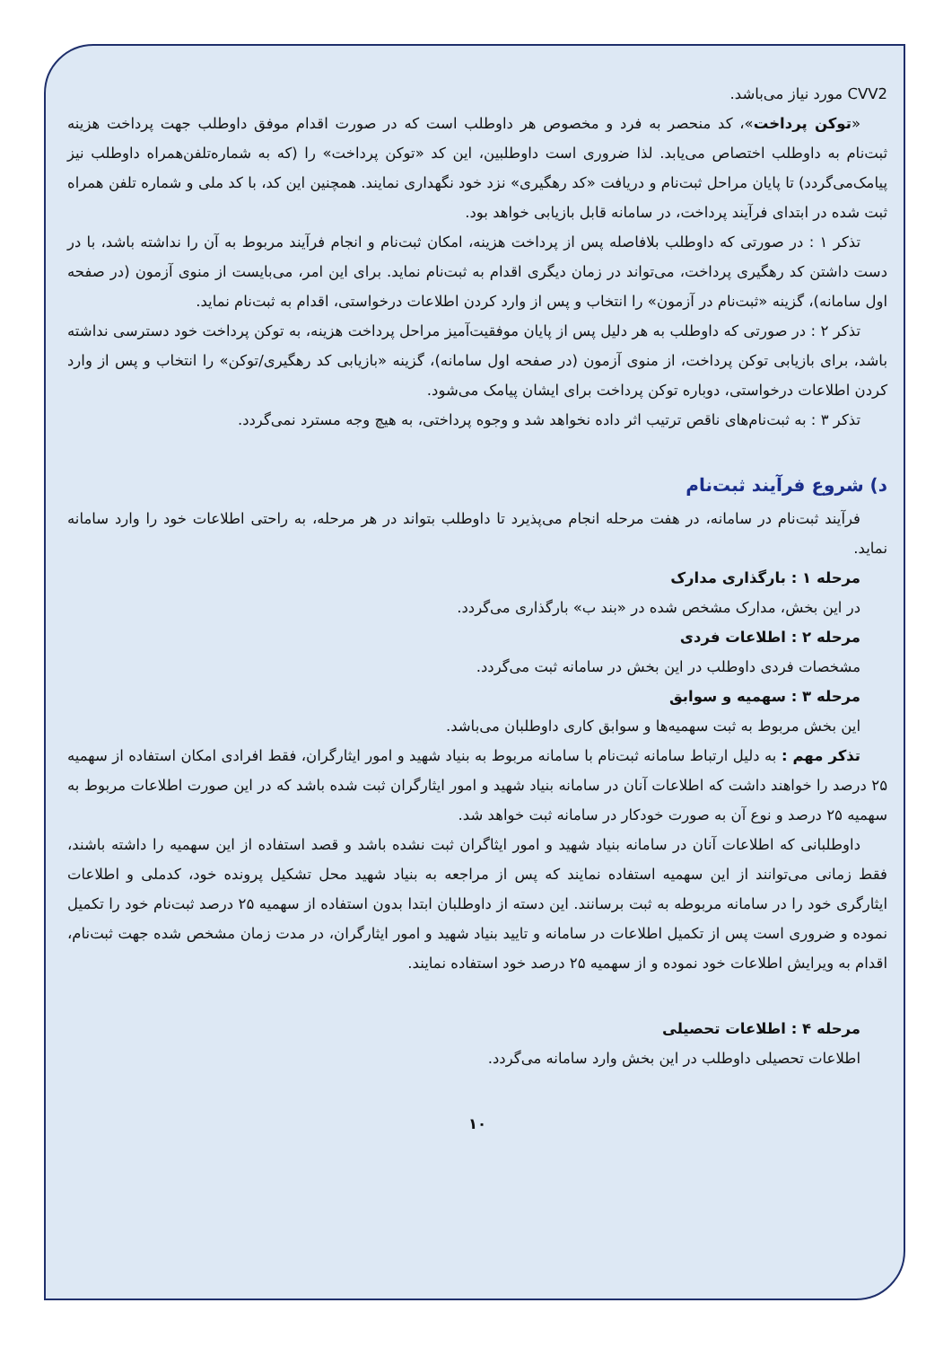CVV2 مورد نیاز می‌باشد.
«توکن پرداخت»، کد منحصر به فرد و مخصوص هر داوطلب است که در صورت اقدام موفق داوطلب جهت پرداخت هزینه ثبت‌نام به داوطلب اختصاص می‌یابد. لذا ضروری است داوطلبین، این کد «توکن پرداخت» را (که به شماره‌تلفن‌همراه داوطلب نیز پیامک‌می‌گردد) تا پایان مراحل ثبت‌نام و دریافت «کد رهگیری» نزد خود نگهداری نمایند. همچنین این کد، با کد ملی و شماره تلفن همراه ثبت شده در ابتدای فرآیند پرداخت، در سامانه قابل بازیابی خواهد بود.
تذکر ۱ : در صورتی که داوطلب بلافاصله پس از پرداخت هزینه، امکان ثبت‌نام و انجام فرآیند مربوط به آن را نداشته باشد، با در دست داشتن کد رهگیری پرداخت، می‌تواند در زمان دیگری اقدام به ثبت‌نام نماید. برای این امر، می‌بایست از منوی آزمون (در صفحه اول سامانه)، گزینه «ثبت‌نام در آزمون» را انتخاب و پس از وارد کردن اطلاعات درخواستی، اقدام به ثبت‌نام نماید.
تذکر ۲ : در صورتی که داوطلب به هر دلیل پس از پایان موفقیت‌آمیز مراحل پرداخت هزینه، به توکن پرداخت خود دسترسی نداشته باشد، برای بازیابی توکن پرداخت، از منوی آزمون (در صفحه اول سامانه)، گزینه «بازیابی کد رهگیری/توکن» را انتخاب و پس از وارد کردن اطلاعات درخواستی، دوباره توکن پرداخت برای ایشان پیامک می‌شود.
تذکر ۳ : به ثبت‌نام‌های ناقص ترتیب اثر داده نخواهد شد و وجوه پرداختی، به هیچ وجه مسترد نمی‌گردد.
د) شروع فرآیند ثبت‌نام
فرآیند ثبت‌نام در سامانه، در هفت مرحله انجام می‌پذیرد تا داوطلب بتواند در هر مرحله، به راحتی اطلاعات خود را وارد سامانه نماید.
مرحله ۱ : بارگذاری مدارک
در این بخش، مدارک مشخص شده در «بند ب» بارگذاری می‌گردد.
مرحله ۲ : اطلاعات فردی
مشخصات فردی داوطلب در این بخش در سامانه ثبت می‌گردد.
مرحله ۳ : سهمیه و سوابق
این بخش مربوط به ثبت سهمیه‌ها و سوابق کاری داوطلبان می‌باشد.
تذکر مهم : به دلیل ارتباط سامانه ثبت‌نام با سامانه مربوط به بنیاد شهید و امور ایثارگران، فقط افرادی امکان استفاده از سهمیه ۲۵ درصد را خواهند داشت که اطلاعات آنان در سامانه بنیاد شهید و امور ایثارگران ثبت شده باشد که در این صورت اطلاعات مربوط به سهمیه ۲۵ درصد و نوع آن به صورت خودکار در سامانه ثبت خواهد شد.
داوطلبانی که اطلاعات آنان در سامانه بنیاد شهید و امور ایثاگران ثبت نشده باشد و قصد استفاده از این سهمیه را داشته باشند، فقط زمانی می‌توانند از این سهمیه استفاده نمایند که پس از مراجعه به بنیاد شهید محل تشکیل پرونده خود، کدملی و اطلاعات ایثارگری خود را در سامانه مربوطه به ثبت برسانند. این دسته از داوطلبان ابتدا بدون استفاده از سهمیه ۲۵ درصد ثبت‌نام خود را تکمیل نموده و ضروری است پس از تکمیل اطلاعات در سامانه و تایید بنیاد شهید و امور ایثارگران، در مدت زمان مشخص شده جهت ثبت‌نام، اقدام به ویرایش اطلاعات خود نموده و از سهمیه ۲۵ درصد خود استفاده نمایند.
مرحله ۴ : اطلاعات تحصیلی
اطلاعات تحصیلی داوطلب در این بخش وارد سامانه می‌گردد.
۱۰